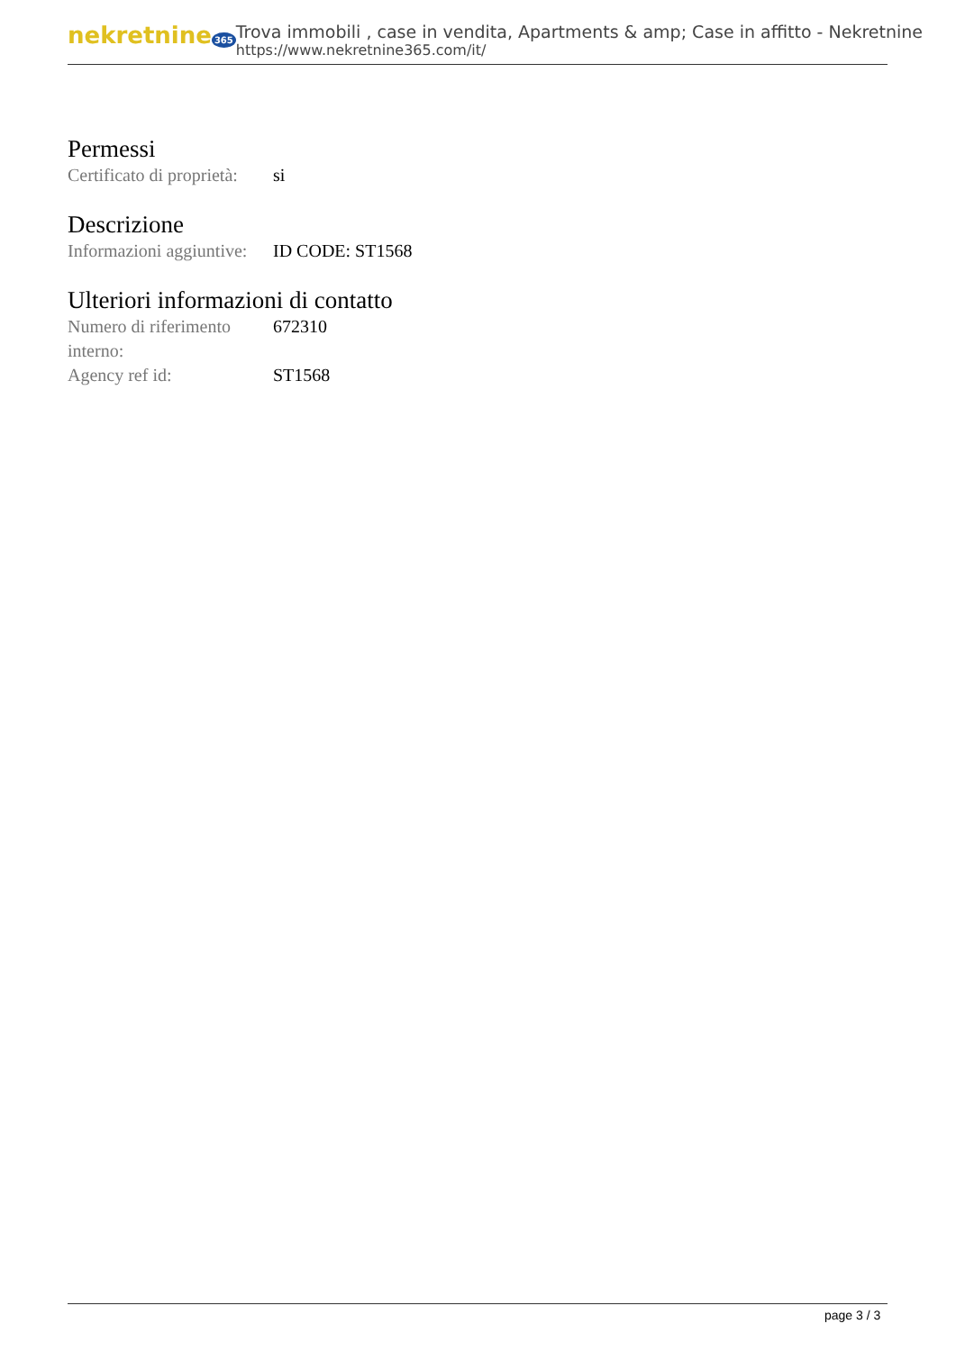nekretnine 365
Trova immobili , case in vendita, Apartments & amp; Case in affitto - Nekretnine
https://www.nekretnine365.com/it/
Permessi
| Certificato di proprietà: | si |
Descrizione
| Informazioni aggiuntive: | ID CODE: ST1568 |
Ulteriori informazioni di contatto
| Numero di riferimento interno: | 672310 |
| Agency ref id: | ST1568 |
page 3 / 3